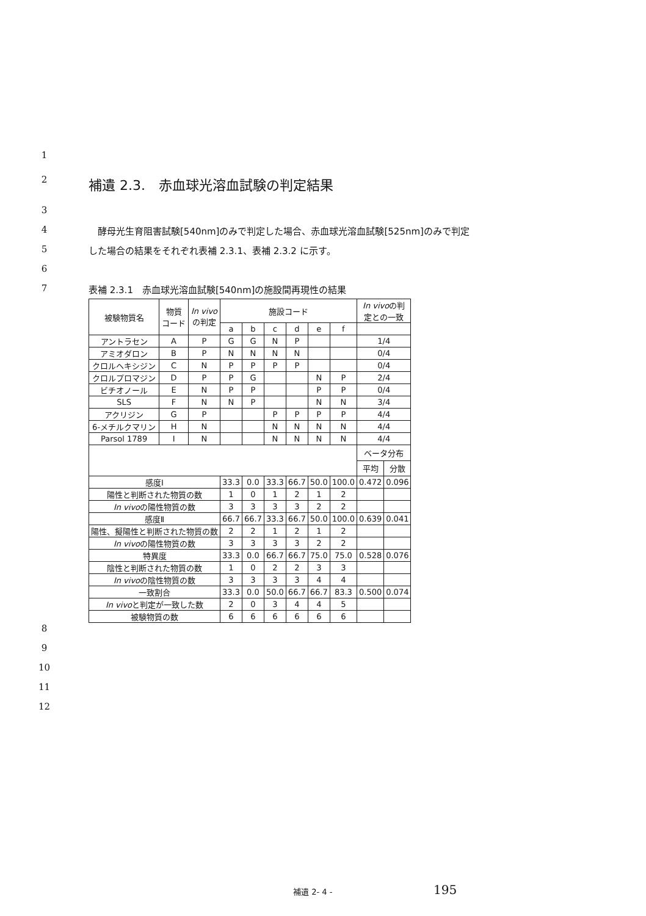1
2 補遺 2.3.　赤血球光溶血試験の判定結果
3
4　酵母光生育阻害試験[540nm]のみで判定した場合、赤血球光溶血試験[525nm]のみで判定
5 した場合の結果をそれぞれ表補 2.3.1、表補 2.3.2 に示す。
6
7 表補 2.3.1　赤血球光溶血試験[540nm]の施設間再現性の結果
| 被験物質名 | 物質 コード | In vivo の判定 | 施設コード | | | | | | In vivo の判 定との一致 | |
| --- | --- | --- | --- | --- | --- | --- | --- | --- | --- | --- |
| | | | a | b | c | d | e | f | | |
| アントラセン | A | P | G | G | N | P | | | 1/4 | |
| アミオダロン | B | P | N | N | N | N | | | 0/4 | |
| クロルヘキシジン | C | N | P | P | P | P | | | 0/4 | |
| クロルプロマジン | D | P | P | G | | | N | P | 2/4 | |
| ビチオノール | E | N | P | P | | | P | P | 0/4 | |
| SLS | F | N | N | P | | | N | N | 3/4 | |
| アクリジン | G | P | | | P | P | P | P | 4/4 | |
| 6-メチルクマリン | H | N | | | N | N | N | N | 4/4 | |
| Parsol 1789 | I | N | | | N | N | N | N | 4/4 | |
| | | | | | | | | | ベータ分布 | |
| | | | | | | | | | 平均 | 分散 |
| 感度I | | | 33.3 | 0.0 | 33.3 | 66.7 | 50.0 | 100.0 | 0.472 | 0.096 |
| 陽性と判断された物質の数 | | | 1 | 0 | 1 | 2 | 1 | 2 | | |
| In vivo の陽性物質の数 | | | 3 | 3 | 3 | 3 | 2 | 2 | | |
| 感度Ⅱ | | | 66.7 | 66.7 | 33.3 | 66.7 | 50.0 | 100.0 | 0.639 | 0.041 |
| 陽性、擬陽性と判断された物質の数 | | | 2 | 2 | 1 | 2 | 1 | 2 | | |
| In vivo の陽性物質の数 | | | 3 | 3 | 3 | 3 | 2 | 2 | | |
| 特異度 | | | 33.3 | 0.0 | 66.7 | 66.7 | 75.0 | 75.0 | 0.528 | 0.076 |
| 陰性と判断された物質の数 | | | 1 | 0 | 2 | 2 | 3 | 3 | | |
| In vivo の陰性物質の数 | | | 3 | 3 | 3 | 3 | 4 | 4 | | |
| 一致割合 | | | 33.3 | 0.0 | 50.0 | 66.7 | 66.7 | 83.3 | 0.500 | 0.074 |
| In vivo と判定が一致した数 | | | 2 | 0 | 3 | 4 | 4 | 5 | | |
| 被験物質の数 | | | 6 | 6 | 6 | 6 | 6 | 6 | | |
8
9
10
11
12
補遺 2- 4 - 195